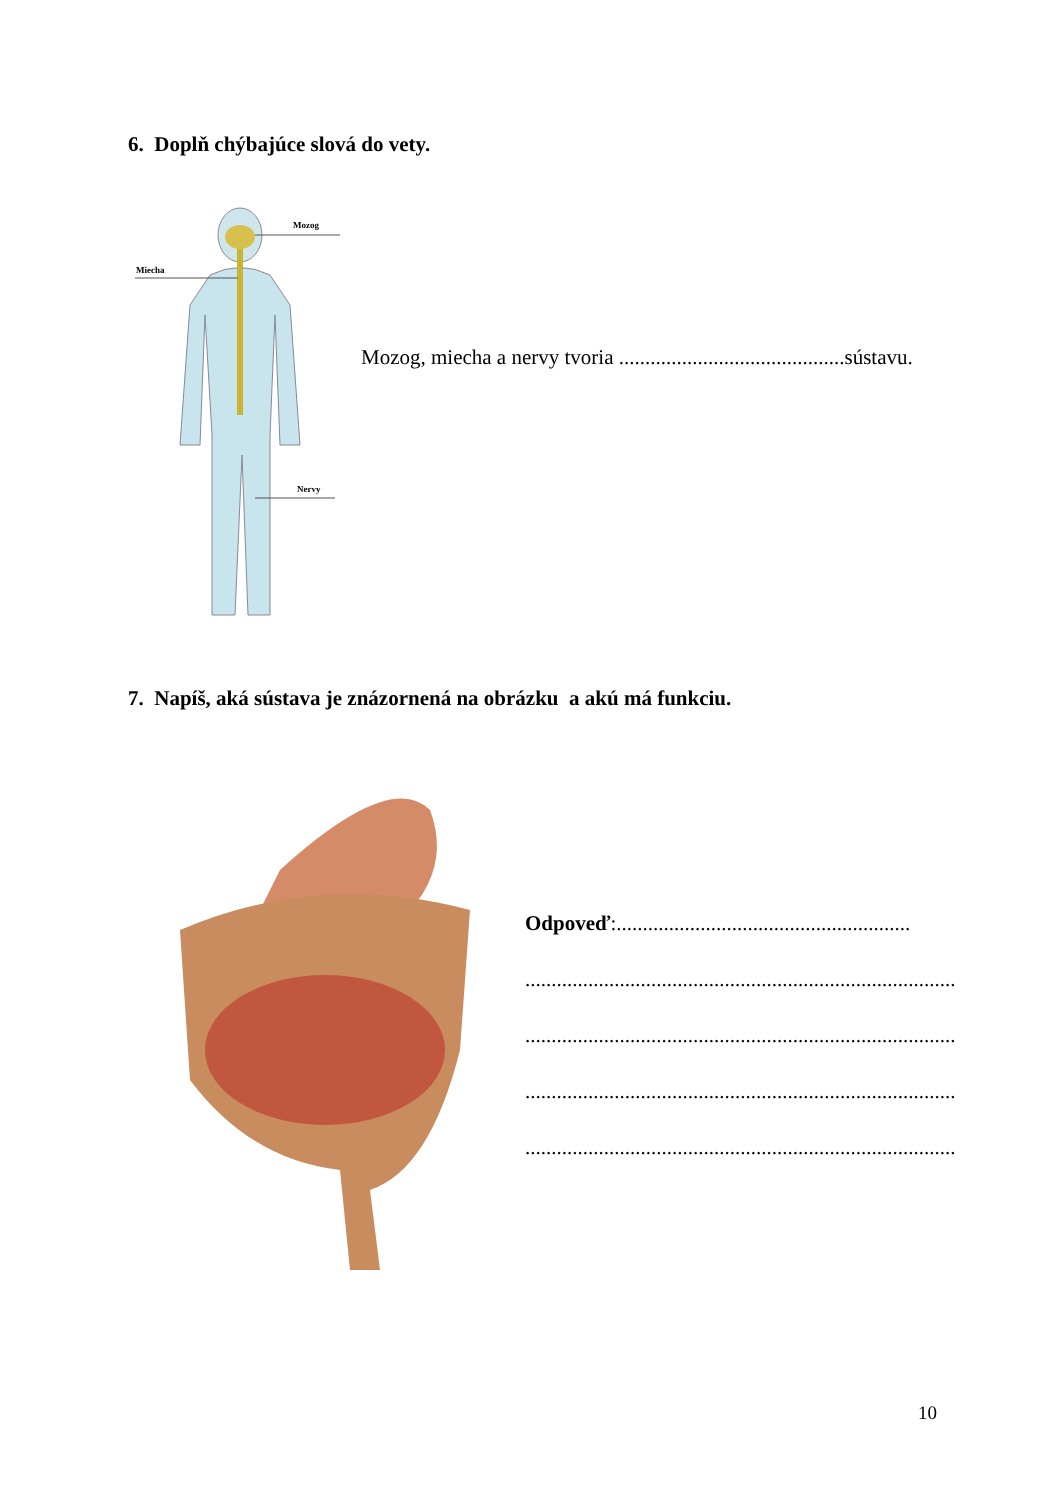6. Doplň chýbajúce slová do vety.
Mozog
Miecha
Nervy
Mozog, miecha a nervy tvoria ...........................................sústavu.
7. Napíš, aká sústava je znázornená na obrázku a akú má funkciu.
Odpoveď:........................................................
..................................................................................
..................................................................................
..................................................................................
..................................................................................
10